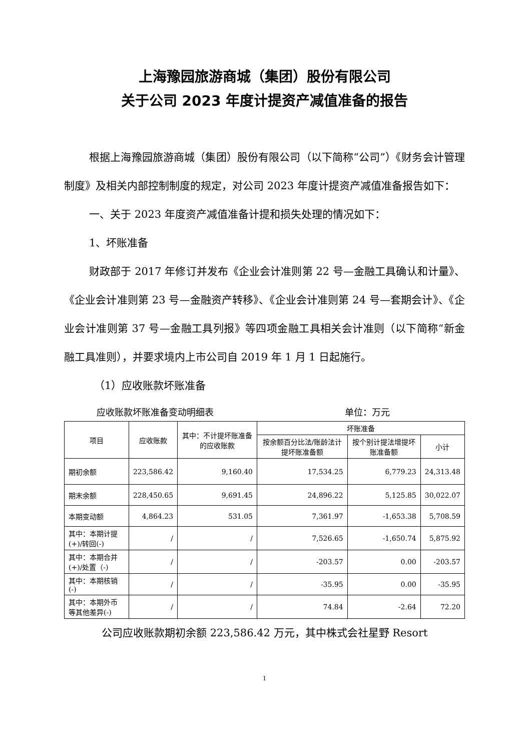上海豫园旅游商城（集团）股份有限公司
关于公司 2023 年度计提资产减值准备的报告
根据上海豫园旅游商城（集团）股份有限公司（以下简称“公司”）《财务会计管理制度》及相关内部控制制度的规定，对公司 2023 年度计提资产减值准备报告如下：
一、关于 2023 年度资产减值准备计提和损失处理的情况如下：
1、坏账准备
财政部于 2017 年修订并发布《企业会计准则第 22 号—金融工具确认和计量》、《企业会计准则第 23 号—金融资产转移》、《企业会计准则第 24 号—套期会计》、《企业会计准则第 37 号—金融工具列报》等四项金融工具相关会计准则（以下简称“新金融工具准则），并要求境内上市公司自 2019 年 1 月 1 日起施行。
（1）应收账款坏账准备
应收账款坏账准备变动明细表 单位：万元
| 项目 | 应收账款 | 其中：不计提坏账准备的应收账款 | 坏账准备 | | |
| --- | --- | --- | --- | --- | --- |
| | | | 按余额百分比法/账龄法计提坏账准备额 | 按个别计提法增提坏账准备额 | 小计 |
| 期初余额 | 223,586.42 | 9,160.40 | 17,534.25 | 6,779.23 | 24,313.48 |
| 期末余额 | 228,450.65 | 9,691.45 | 24,896.22 | 5,125.85 | 30,022.07 |
| 本期变动额 | 4,864.23 | 531.05 | 7,361.97 | -1,653.38 | 5,708.59 |
| 其中：本期计提(+)/转回(-) | / | / | 7,526.65 | -1,650.74 | 5,875.92 |
| 其中：本期合并(+)/处置（-) | / | / | -203.57 | 0.00 | -203.57 |
| 其中：本期核销(-) | / | / | -35.95 | 0.00 | -35.95 |
| 其中：本期外币等其他差异(-) | / | / | 74.84 | -2.64 | 72.20 |
公司应收账款期初余额 223,586.42 万元，其中株式会社星野 Resort
1